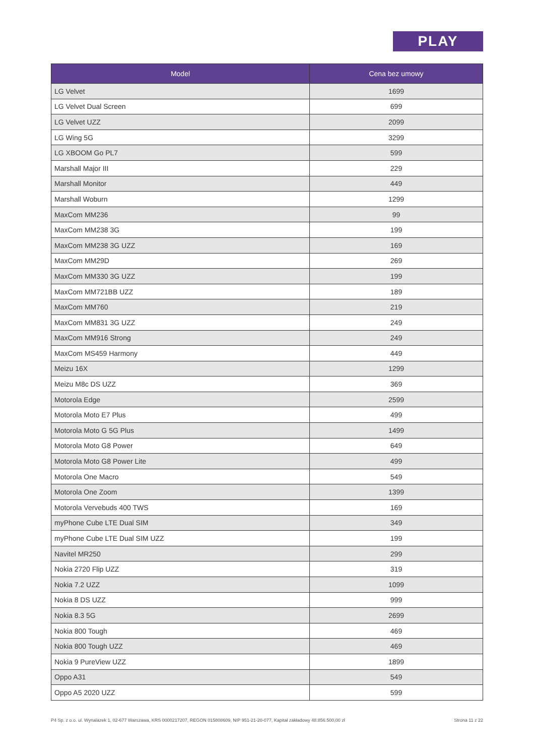PLAY
| Model | Cena bez umowy |
| --- | --- |
| LG Velvet | 1699 |
| LG Velvet Dual Screen | 699 |
| LG Velvet UZZ | 2099 |
| LG Wing 5G | 3299 |
| LG XBOOM Go PL7 | 599 |
| Marshall Major III | 229 |
| Marshall Monitor | 449 |
| Marshall Woburn | 1299 |
| MaxCom MM236 | 99 |
| MaxCom MM238 3G | 199 |
| MaxCom MM238 3G UZZ | 169 |
| MaxCom MM29D | 269 |
| MaxCom MM330 3G UZZ | 199 |
| MaxCom MM721BB UZZ | 189 |
| MaxCom MM760 | 219 |
| MaxCom MM831 3G UZZ | 249 |
| MaxCom MM916 Strong | 249 |
| MaxCom MS459 Harmony | 449 |
| Meizu 16X | 1299 |
| Meizu M8c DS UZZ | 369 |
| Motorola Edge | 2599 |
| Motorola Moto E7 Plus | 499 |
| Motorola Moto G 5G Plus | 1499 |
| Motorola Moto G8 Power | 649 |
| Motorola Moto G8 Power Lite | 499 |
| Motorola One Macro | 549 |
| Motorola One Zoom | 1399 |
| Motorola Vervebuds 400 TWS | 169 |
| myPhone Cube LTE Dual SIM | 349 |
| myPhone Cube LTE Dual SIM UZZ | 199 |
| Navitel MR250 | 299 |
| Nokia 2720 Flip UZZ | 319 |
| Nokia 7.2 UZZ | 1099 |
| Nokia 8 DS UZZ | 999 |
| Nokia 8.3 5G | 2699 |
| Nokia 800 Tough | 469 |
| Nokia 800 Tough UZZ | 469 |
| Nokia 9 PureView UZZ | 1899 |
| Oppo A31 | 549 |
| Oppo A5 2020 UZZ | 599 |
P4 Sp. z o.o. ul. Wynalazek 1, 02-677 Warszawa, KRS 0000217207, REGON 015808609, NIP 951-21-20-077, Kapitał zakładowy 48.856.500,00 zł Strona 11 z 22